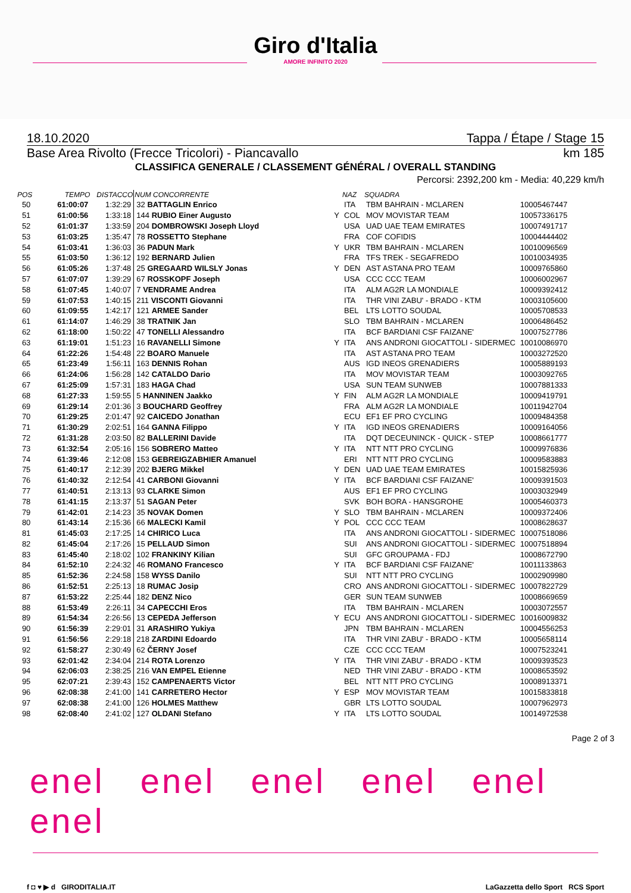Giro d'Italia
AMORE INFINITO 2020
18.10.2020 Tappa / Étape / Stage 15
Base Area Rivolto (Frecce Tricolori) - Piancavallo km 185
CLASSIFICA GENERALE / CLASSEMENT GÉNÉRAL / OVERALL STANDING
Percorsi: 2392,200 km - Media: 40,229 km/h
| POS | TEMPO | DISTACCO | NUM CONCORRENTE | | NAZ | SQUADRA | |
| --- | --- | --- | --- | --- | --- | --- | --- |
| 50 | 61:00:07 | 1:32:29 | 32 BATTAGLIN Enrico | | ITA | TBM BAHRAIN - MCLAREN | 10005467447 |
| 51 | 61:00:56 | 1:33:18 | 144 RUBIO Einer Augusto | Y | COL | MOV MOVISTAR TEAM | 10057336175 |
| 52 | 61:01:37 | 1:33:59 | 204 DOMBROWSKI Joseph Lloyd | | USA | UAD UAE TEAM EMIRATES | 10007491717 |
| 53 | 61:03:25 | 1:35:47 | 78 ROSSETTO Stephane | | FRA | COF COFIDIS | 10004444402 |
| 54 | 61:03:41 | 1:36:03 | 36 PADUN Mark | Y | UKR | TBM BAHRAIN - MCLAREN | 10010096569 |
| 55 | 61:03:50 | 1:36:12 | 192 BERNARD Julien | | FRA | TFS TREK - SEGAFREDO | 10010034935 |
| 56 | 61:05:26 | 1:37:48 | 25 GREGAARD WILSLY Jonas | Y | DEN | AST ASTANA PRO TEAM | 10009765860 |
| 57 | 61:07:07 | 1:39:29 | 67 ROSSKOPF Joseph | | USA | CCC CCC TEAM | 10006002967 |
| 58 | 61:07:45 | 1:40:07 | 7 VENDRAME Andrea | | ITA | ALM AG2R LA MONDIALE | 10009392412 |
| 59 | 61:07:53 | 1:40:15 | 211 VISCONTI Giovanni | | ITA | THR VINI ZABU' - BRADO - KTM | 10003105600 |
| 60 | 61:09:55 | 1:42:17 | 121 ARMEE Sander | | BEL | LTS LOTTO SOUDAL | 10005708533 |
| 61 | 61:14:07 | 1:46:29 | 38 TRATNIK Jan | | SLO | TBM BAHRAIN - MCLAREN | 10006486452 |
| 62 | 61:18:00 | 1:50:22 | 47 TONELLI Alessandro | | ITA | BCF BARDIANI CSF FAIZANE' | 10007527786 |
| 63 | 61:19:01 | 1:51:23 | 16 RAVANELLI Simone | Y | ITA | ANS ANDRONI GIOCATTOLI - SIDERMEC | 10010086970 |
| 64 | 61:22:26 | 1:54:48 | 22 BOARO Manuele | | ITA | AST ASTANA PRO TEAM | 10003272520 |
| 65 | 61:23:49 | 1:56:11 | 163 DENNIS Rohan | | AUS | IGD INEOS GRENADIERS | 10005889193 |
| 66 | 61:24:06 | 1:56:28 | 142 CATALDO Dario | | ITA | MOV MOVISTAR TEAM | 10003092765 |
| 67 | 61:25:09 | 1:57:31 | 183 HAGA Chad | | USA | SUN TEAM SUNWEB | 10007881333 |
| 68 | 61:27:33 | 1:59:55 | 5 HANNINEN Jaakko | Y | FIN | ALM AG2R LA MONDIALE | 10009419791 |
| 69 | 61:29:14 | 2:01:36 | 3 BOUCHARD Geoffrey | | FRA | ALM AG2R LA MONDIALE | 10011942704 |
| 70 | 61:29:25 | 2:01:47 | 92 CAICEDO Jonathan | | ECU | EF1 EF PRO CYCLING | 10009484358 |
| 71 | 61:30:29 | 2:02:51 | 164 GANNA Filippo | Y | ITA | IGD INEOS GRENADIERS | 10009164056 |
| 72 | 61:31:28 | 2:03:50 | 82 BALLERINI Davide | | ITA | DQT DECEUNINCK - QUICK - STEP | 10008661777 |
| 73 | 61:32:54 | 2:05:16 | 156 SOBRERO Matteo | Y | ITA | NTT NTT PRO CYCLING | 10009976836 |
| 74 | 61:39:46 | 2:12:08 | 153 GEBREIGZABHIER Amanuel | | ERI | NTT NTT PRO CYCLING | 10009583883 |
| 75 | 61:40:17 | 2:12:39 | 202 BJERG Mikkel | Y | DEN | UAD UAE TEAM EMIRATES | 10015825936 |
| 76 | 61:40:32 | 2:12:54 | 41 CARBONI Giovanni | Y | ITA | BCF BARDIANI CSF FAIZANE' | 10009391503 |
| 77 | 61:40:51 | 2:13:13 | 93 CLARKE Simon | | AUS | EF1 EF PRO CYCLING | 10003032949 |
| 78 | 61:41:15 | 2:13:37 | 51 SAGAN Peter | | SVK | BOH BORA - HANSGROHE | 10005460373 |
| 79 | 61:42:01 | 2:14:23 | 35 NOVAK Domen | Y | SLO | TBM BAHRAIN - MCLAREN | 10009372406 |
| 80 | 61:43:14 | 2:15:36 | 66 MALECKI Kamil | Y | POL | CCC CCC TEAM | 10008628637 |
| 81 | 61:45:03 | 2:17:25 | 14 CHIRICO Luca | | ITA | ANS ANDRONI GIOCATTOLI - SIDERMEC | 10007518086 |
| 82 | 61:45:04 | 2:17:26 | 15 PELLAUD Simon | | SUI | ANS ANDRONI GIOCATTOLI - SIDERMEC | 10007518894 |
| 83 | 61:45:40 | 2:18:02 | 102 FRANKINY Kilian | | SUI | GFC GROUPAMA - FDJ | 10008672790 |
| 84 | 61:52:10 | 2:24:32 | 46 ROMANO Francesco | Y | ITA | BCF BARDIANI CSF FAIZANE' | 10011133863 |
| 85 | 61:52:36 | 2:24:58 | 158 WYSS Danilo | | SUI | NTT NTT PRO CYCLING | 10002909980 |
| 86 | 61:52:51 | 2:25:13 | 18 RUMAC Josip | | CRO | ANS ANDRONI GIOCATTOLI - SIDERMEC | 10007822729 |
| 87 | 61:53:22 | 2:25:44 | 182 DENZ Nico | | GER | SUN TEAM SUNWEB | 10008669659 |
| 88 | 61:53:49 | 2:26:11 | 34 CAPECCHI Eros | | ITA | TBM BAHRAIN - MCLAREN | 10003072557 |
| 89 | 61:54:34 | 2:26:56 | 13 CEPEDA Jefferson | Y | ECU | ANS ANDRONI GIOCATTOLI - SIDERMEC | 10016009832 |
| 90 | 61:56:39 | 2:29:01 | 31 ARASHIRO Yukiya | | JPN | TBM BAHRAIN - MCLAREN | 10004556253 |
| 91 | 61:56:56 | 2:29:18 | 218 ZARDINI Edoardo | | ITA | THR VINI ZABU' - BRADO - KTM | 10005658114 |
| 92 | 61:58:27 | 2:30:49 | 62 ČERNY Josef | | CZE | CCC CCC TEAM | 10007523241 |
| 93 | 62:01:42 | 2:34:04 | 214 ROTA Lorenzo | Y | ITA | THR VINI ZABU' - BRADO - KTM | 10009393523 |
| 94 | 62:06:03 | 2:38:25 | 216 VAN EMPEL Etienne | | NED | THR VINI ZABU' - BRADO - KTM | 10008653592 |
| 95 | 62:07:21 | 2:39:43 | 152 CAMPENAERTS Victor | | BEL | NTT NTT PRO CYCLING | 10008913371 |
| 96 | 62:08:38 | 2:41:00 | 141 CARRETERO Hector | Y | ESP | MOV MOVISTAR TEAM | 10015833818 |
| 97 | 62:08:38 | 2:41:00 | 126 HOLMES Matthew | | GBR | LTS LOTTO SOUDAL | 10007962973 |
| 98 | 62:08:40 | 2:41:02 | 127 OLDANI Stefano | Y | ITA | LTS LOTTO SOUDAL | 10014972538 |
Page 2 of 3
enel enel enel enel enel enel
f ◘ ♥ ▶ d GIRODITALIA.IT LaGazzetta dello Sport RCS Sport